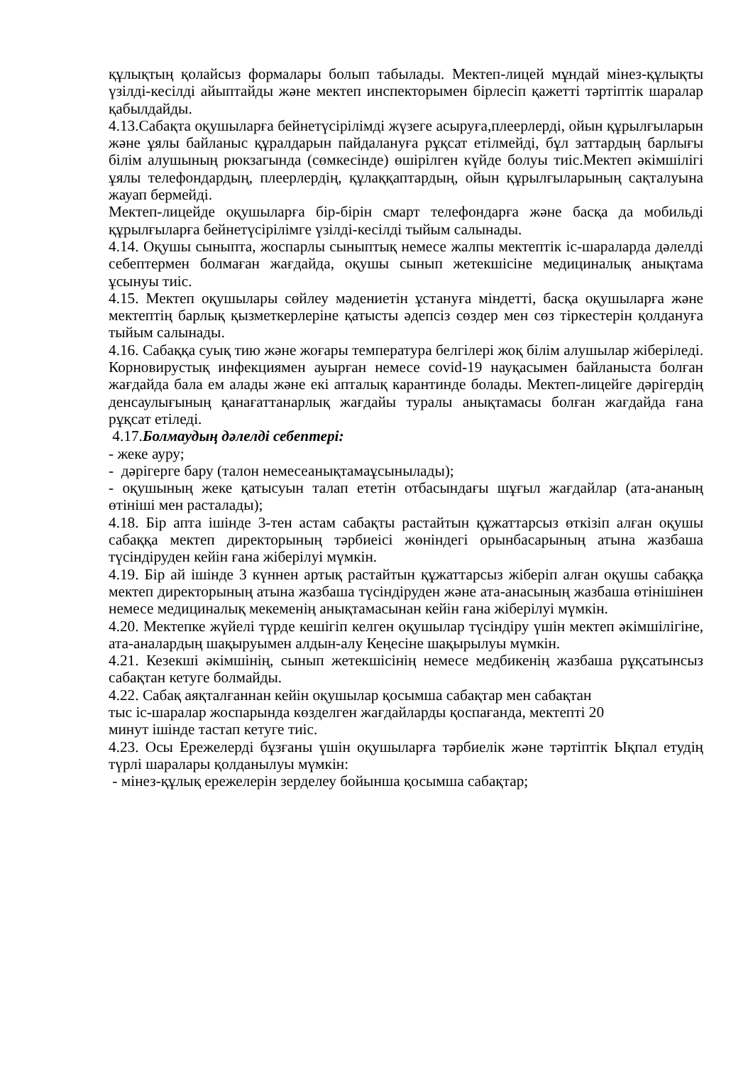құлықтың қолайсыз формалары болып табылады. Мектеп-лицей мұндай мінез-құлықты үзілді-кесілді айыптайды және мектеп инспекторымен бірлесіп қажетті тәртіптік шаралар қабылдайды.
4.13.Сабақта оқушыларға бейнетүсірілімді жүзеге асыруға,плеерлерді, ойын құрылғыларын және ұялы байланыс құралдарын пайдалануға рұқсат етілмейді, бұл заттардың барлығы білім алушының рюкзагында (сөмкесінде) өшірілген күйде болуы тиіс.Мектеп әкімшілігі ұялы телефондардың, плеерлердің, құлаққаптардың, ойын құрылғыларының сақталуына жауап бермейді.
Мектеп-лицейде оқушыларға бір-бірін смарт телефондарға және басқа да мобильді құрылғыларға бейнетүсірілімге үзілді-кесілді тыйым салынады.
4.14. Оқушы сыныпта, жоспарлы сыныптық немесе жалпы мектептік іс-шараларда дәлелді себептермен болмаған жағдайда, оқушы сынып жетекшісіне медициналық анықтама ұсынуы тиіс.
4.15. Мектеп оқушылары сөйлеу мәдениетін ұстануға міндетті, басқа оқушыларға және мектептің барлық қызметкерлеріне қатысты әдепсіз сөздер мен сөз тіркестерін қолдануға тыйым салынады.
4.16. Сабаққа суық тию және жоғары температура белгілері жоқ білім алушылар жіберіледі. Корновирустық инфекциямен ауырған немесе covid-19 науқасымен байланыста болған жағдайда бала ем алады және екі апталық карантинде болады. Мектеп-лицейге дәрігердің денсаулығының қанағаттанарлық жағдайы туралы анықтамасы болған жағдайда ғана рұқсат етіледі.
4.17.Болмаудың дәлелді себептері:
- жеке ауру;
- дәрігерге бару (талон немесеанықтамаұсынылады);
- оқушының жеке қатысуын талап ететін отбасындағы шұғыл жағдайлар (ата-ананың өтініші мен расталады);
4.18. Бір апта ішінде 3-тен астам сабақты растайтын құжаттарсыз өткізіп алған оқушы сабаққа мектеп директорының тәрбиеісі жөніндегі орынбасарының атына жазбаша түсіндіруден кейін ғана жіберілуі мүмкін.
4.19. Бір ай ішінде 3 күннен артық растайтын құжаттарсыз жіберіп алған оқушы сабаққа мектеп директорының атына жазбаша түсіндіруден және ата-анасының жазбаша өтінішінен немесе медициналық мекеменің анықтамасынан кейін ғана жіберілуі мүмкін.
4.20. Мектепке жүйелі түрде кешігіп келген оқушылар түсіндіру үшін мектеп әкімшілігіне, ата-аналардың шақыруымен алдын-алу Кеңесіне шақырылуы мүмкін.
4.21. Кезекші әкімшінің, сынып жетекшісінің немесе медбикенің жазбаша рұқсатынсыз сабақтан кетуге болмайды.
4.22. Сабақ аяқталғаннан кейін оқушылар қосымша сабақтар мен сабақтан
тыс іс-шаралар жоспарында көзделген жағдайларды қоспағанда, мектепті 20
минут ішінде тастап кетуге тиіс.
4.23. Осы Ережелерді бұзғаны үшін оқушыларға тәрбиелік және тәртіптік Ықпал етудің түрлі шаралары қолданылуы мүмкін:
- мінез-құлық ережелерін зерделеу бойынша қосымша сабақтар;